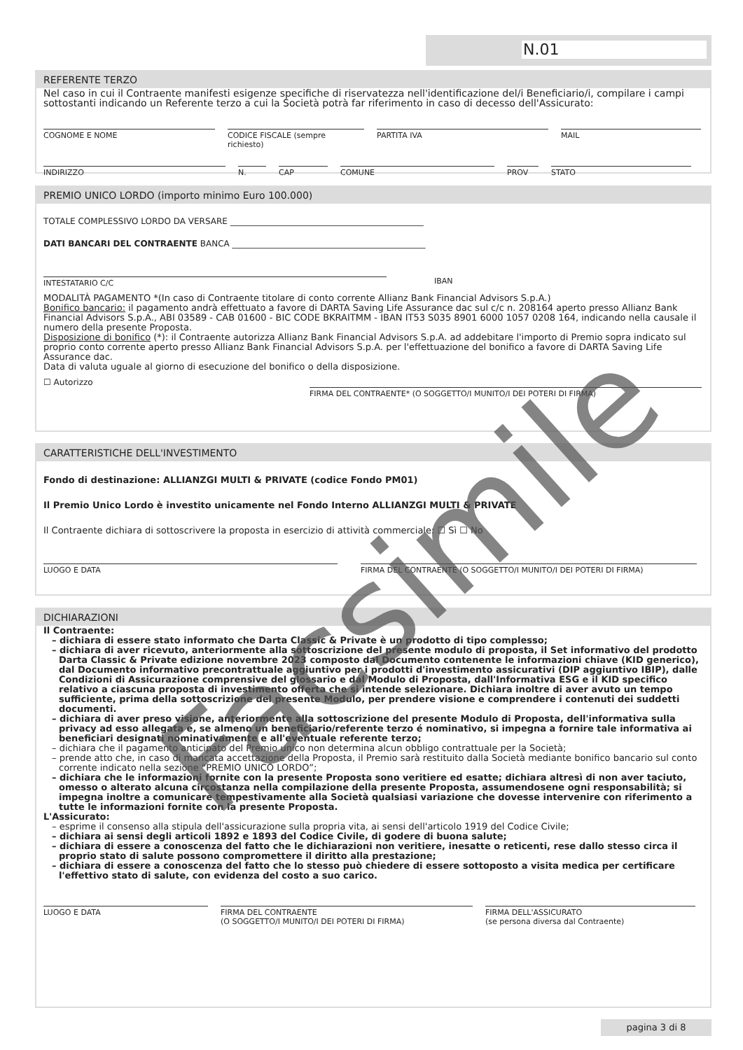N.01
REFERENTE TERZO
Nel caso in cui il Contraente manifesti esigenze specifiche di riservatezza nell'identificazione del/i Beneficiario/i, compilare i campi sottostanti indicando un Referente terzo a cui la Società potrà far riferimento in caso di decesso dell'Assicurato:
COGNOME E NOME CODICE FISCALE (sempre richiesto)
PARTITA IVA MAIL
INDIRIZZO N. CAP COMUNE PROV STATO
PREMIO UNICO LORDO (importo minimo Euro 100.000)
TOTALE COMPLESSIVO LORDO DA VERSARE ______________________________________________
DATI BANCARI DEL CONTRAENTE BANCA ______________________________________________
INTESTATARIO C/C IBAN
MODALITÀ PAGAMENTO *(In caso di Contraente titolare di conto corrente Allianz Bank Financial Advisors S.p.A.)
Bonifico bancario: il pagamento andrà effettuato a favore di DARTA Saving Life Assurance dac sul c/c n. 208164 aperto presso Allianz Bank Financial Advisors S.p.A., ABI 03589 - CAB 01600 - BIC CODE BKRAITMM - IBAN IT53 S035 8901 6000 1057 0208 164, indicando nella causale il numero della presente Proposta.
Disposizione di bonifico (*): il Contraente autorizza Allianz Bank Financial Advisors S.p.A. ad addebitare l'importo di Premio sopra indicato sul proprio conto corrente aperto presso Allianz Bank Financial Advisors S.p.A. per l'effettuazione del bonifico a favore di DARTA Saving Life Assurance dac.
Data di valuta uguale al giorno di esecuzione del bonifico o della disposizione.
☐ Autorizzo
FIRMA DEL CONTRAENTE* (O SOGGETTO/I MUNITO/I DEI POTERI DI FIRMA)
CARATTERISTICHE DELL'INVESTIMENTO
Fondo di destinazione: ALLIANZGI MULTI & PRIVATE (codice Fondo PM01)
Il Premio Unico Lordo è investito unicamente nel Fondo Interno ALLIANZGI MULTI & PRIVATE
Il Contraente dichiara di sottoscrivere la proposta in esercizio di attività commerciale: ☐ Sì ☐ No
LUOGO E DATA FIRMA DEL CONTRAENTE (O SOGGETTO/I MUNITO/I DEI POTERI DI FIRMA)
DICHIARAZIONI
Il Contraente:
– dichiara di essere stato informato che Darta Classic & Private è un prodotto di tipo complesso;
– dichiara di aver ricevuto, anteriormente alla sottoscrizione del presente modulo di proposta, il Set informativo del prodotto Darta Classic & Private edizione novembre 2023 composto dal Documento contenente le informazioni chiave (KID generico), dal Documento informativo precontrattuale aggiuntivo per i prodotti d'investimento assicurativi (DIP aggiuntivo IBIP), dalle Condizioni di Assicurazione comprensive del glossario e dal Modulo di Proposta, dall'Informativa ESG e il KID specifico relativo a ciascuna proposta di investimento offerta che si intende selezionare. Dichiara inoltre di aver avuto un tempo sufficiente, prima della sottoscrizione del presente Modulo, per prendere visione e comprendere i contenuti dei suddetti documenti.
– dichiara di aver preso visione, anteriormente alla sottoscrizione del presente Modulo di Proposta, dell'informativa sulla privacy ad esso allegata e, se almeno un beneficiario/referente terzo é nominativo, si impegna a fornire tale informativa ai beneficiari designati nominativamente e all'eventuale referente terzo;
– dichiara che il pagamento anticipato del Premio unico non determina alcun obbligo contrattuale per la Società;
– prende atto che, in caso di mancata accettazione della Proposta, il Premio sarà restituito dalla Società mediante bonifico bancario sul conto corrente indicato nella sezione “PREMIO UNICO LORDO”;
– dichiara che le informazioni fornite con la presente Proposta sono veritiere ed esatte; dichiara altresì di non aver taciuto, omesso o alterato alcuna circostanza nella compilazione della presente Proposta, assumendosene ogni responsabilità; si impegna inoltre a comunicare tempestivamente alla Società qualsiasi variazione che dovesse intervenire con riferimento a tutte le informazioni fornite con la presente Proposta.
L'Assicurato:
– esprime il consenso alla stipula dell'assicurazione sulla propria vita, ai sensi dell'articolo 1919 del Codice Civile;
– dichiara ai sensi degli articoli 1892 e 1893 del Codice Civile, di godere di buona salute;
– dichiara di essere a conoscenza del fatto che le dichiarazioni non veritiere, inesatte o reticenti, rese dallo stesso circa il proprio stato di salute possono compromettere il diritto alla prestazione;
– dichiara di essere a conoscenza del fatto che lo stesso può chiedere di essere sottoposto a visita medica per certificare l'effettivo stato di salute, con evidenza del costo a suo carico.
LUOGO E DATA FIRMA DEL CONTRAENTE
(O SOGGETTO/I MUNITO/I DEI POTERI DI FIRMA)
FIRMA DELL'ASSICURATO
(se persona diversa dal Contraente)
Facsimile
pagina 3 di 8